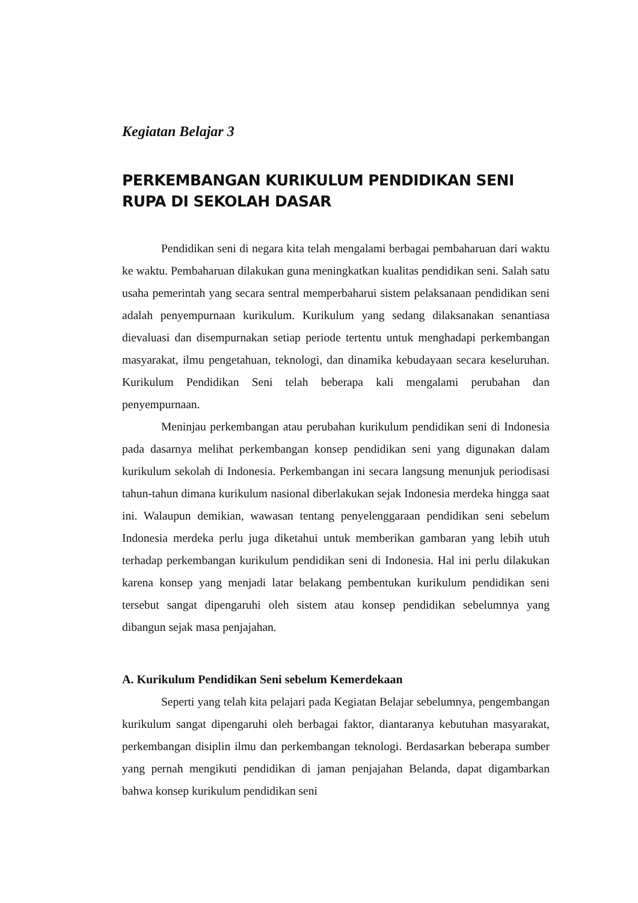Kegiatan Belajar 3
PERKEMBANGAN KURIKULUM PENDIDIKAN SENI RUPA DI SEKOLAH DASAR
Pendidikan seni di negara kita telah mengalami berbagai pembaharuan dari waktu ke waktu. Pembaharuan dilakukan guna meningkatkan kualitas pendidikan seni. Salah satu usaha pemerintah yang secara sentral memperbaharui sistem pelaksanaan pendidikan seni adalah penyempurnaan kurikulum. Kurikulum yang sedang dilaksanakan senantiasa dievaluasi dan disempurnakan setiap periode tertentu untuk menghadapi perkembangan masyarakat, ilmu pengetahuan, teknologi, dan dinamika kebudayaan secara keseluruhan. Kurikulum Pendidikan Seni telah beberapa kali mengalami perubahan dan penyempurnaan.
Meninjau perkembangan atau perubahan kurikulum pendidikan seni di Indonesia pada dasarnya melihat perkembangan konsep pendidikan seni yang digunakan dalam kurikulum sekolah di Indonesia. Perkembangan ini secara langsung menunjuk periodisasi tahun-tahun dimana kurikulum nasional diberlakukan sejak Indonesia merdeka hingga saat ini. Walaupun demikian, wawasan tentang penyelenggaraan pendidikan seni sebelum Indonesia merdeka perlu juga diketahui untuk memberikan gambaran yang lebih utuh terhadap perkembangan kurikulum pendidikan seni di Indonesia. Hal ini perlu dilakukan karena konsep yang menjadi latar belakang pembentukan kurikulum pendidikan seni tersebut sangat dipengaruhi oleh sistem atau konsep pendidikan sebelumnya yang dibangun sejak masa penjajahan.
A. Kurikulum Pendidikan Seni sebelum Kemerdekaan
Seperti yang telah kita pelajari pada Kegiatan Belajar sebelumnya, pengembangan kurikulum sangat dipengaruhi oleh berbagai faktor, diantaranya kebutuhan masyarakat, perkembangan disiplin ilmu dan perkembangan teknologi. Berdasarkan beberapa sumber yang pernah mengikuti pendidikan di jaman penjajahan Belanda, dapat digambarkan bahwa konsep kurikulum pendidikan seni